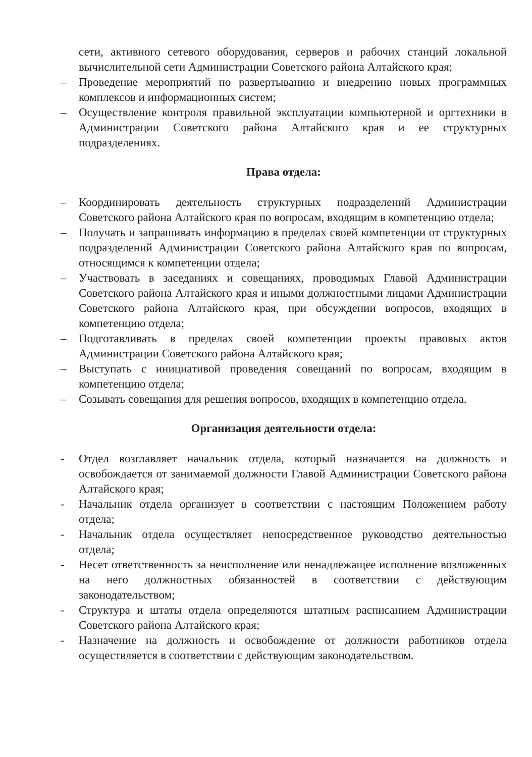сети, активного сетевого оборудования, серверов и рабочих станций локальной вычислительной сети Администрации Советского района Алтайского края;
– Проведение мероприятий по развертыванию и внедрению новых программных комплексов и информационных систем;
– Осуществление контроля правильной эксплуатации компьютерной и оргтехники в Администрации Советского района Алтайского края и ее структурных подразделениях.
Права отдела:
– Координировать деятельность структурных подразделений Администрации Советского района Алтайского края по вопросам, входящим в компетенцию отдела;
– Получать и запрашивать информацию в пределах своей компетенции от структурных подразделений Администрации Советского района Алтайского края по вопросам, относящимся к компетенции отдела;
– Участвовать в заседаниях и совещаниях, проводимых Главой Администрации Советского района Алтайского края и иными должностными лицами Администрации Советского района Алтайского края, при обсуждении вопросов, входящих в компетенцию отдела;
– Подготавливать в пределах своей компетенции проекты правовых актов Администрации Советского района Алтайского края;
– Выступать с инициативой проведения совещаний по вопросам, входящим в компетенцию отдела;
– Созывать совещания для решения вопросов, входящих в компетенцию отдела.
Организация деятельности отдела:
- Отдел возглавляет начальник отдела, который назначается на должность и освобождается от занимаемой должности Главой Администрации Советского района Алтайского края;
- Начальник отдела организует в соответствии с настоящим Положением работу отдела;
- Начальник отдела осуществляет непосредственное руководство деятельностью отдела;
- Несет ответственность за неисполнение или ненадлежащее исполнение возложенных на него должностных обязанностей в соответствии с действующим законодательством;
- Структура и штаты отдела определяются штатным расписанием Администрации Советского района Алтайского края;
- Назначение на должность и освобождение от должности работников отдела осуществляется в соответствии с действующим законодательством.